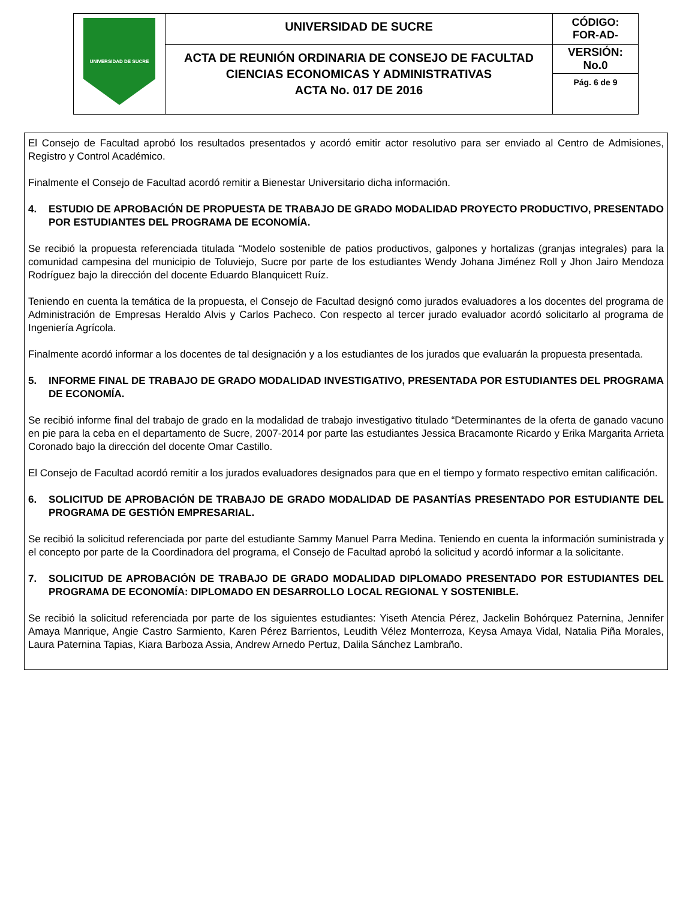| UNIVERSIDAD DE SUCRE | UNIVERSIDAD DE SUCRE | CÓDIGO: FOR-AD- |
| | ACTA DE REUNIÓN ORDINARIA DE CONSEJO DE FACULTAD CIENCIAS ECONOMICAS Y ADMINISTRATIVAS ACTA No. 017 DE 2016 | VERSIÓN: No.0 |
| | | Pág. 6 de 9 |
El Consejo de Facultad aprobó los resultados presentados y acordó emitir actor resolutivo para ser enviado al Centro de Admisiones, Registro y Control Académico.
Finalmente el Consejo de Facultad acordó remitir a Bienestar Universitario dicha información.
4. ESTUDIO DE APROBACIÓN DE PROPUESTA DE TRABAJO DE GRADO MODALIDAD PROYECTO PRODUCTIVO, PRESENTADO POR ESTUDIANTES DEL PROGRAMA DE ECONOMÍA.
Se recibió la propuesta referenciada titulada “Modelo sostenible de patios productivos, galpones y hortalizas (granjas integrales) para la comunidad campesina del municipio de Toluviejo, Sucre por parte de los estudiantes Wendy Johana Jiménez Roll y Jhon Jairo Mendoza Rodríguez bajo la dirección del docente Eduardo Blanquicett Ruíz.
Teniendo en cuenta la temática de la propuesta, el Consejo de Facultad designó como jurados evaluadores a los docentes del programa de Administración de Empresas Heraldo Alvis y Carlos Pacheco. Con respecto al tercer jurado evaluador acordó solicitarlo al programa de Ingeniería Agrícola.
Finalmente acordó informar a los docentes de tal designación y a los estudiantes de los jurados que evaluarán la propuesta presentada.
5. INFORME FINAL DE TRABAJO DE GRADO MODALIDAD INVESTIGATIVO, PRESENTADA POR ESTUDIANTES DEL PROGRAMA DE ECONOMÍA.
Se recibió informe final del trabajo de grado en la modalidad de trabajo investigativo titulado “Determinantes de la oferta de ganado vacuno en pie para la ceba en el departamento de Sucre, 2007-2014 por parte las estudiantes Jessica Bracamonte Ricardo y Erika Margarita Arrieta Coronado bajo la dirección del docente Omar Castillo.
El Consejo de Facultad acordó remitir a los jurados evaluadores designados para que en el tiempo y formato respectivo emitan calificación.
6. SOLICITUD DE APROBACIÓN DE TRABAJO DE GRADO MODALIDAD DE PASANTÍAS PRESENTADO POR ESTUDIANTE DEL PROGRAMA DE GESTIÓN EMPRESARIAL.
Se recibió la solicitud referenciada por parte del estudiante Sammy Manuel Parra Medina. Teniendo en cuenta la información suministrada y el concepto por parte de la Coordinadora del programa, el Consejo de Facultad aprobó la solicitud y acordó informar a la solicitante.
7. SOLICITUD DE APROBACIÓN DE TRABAJO DE GRADO MODALIDAD DIPLOMADO PRESENTADO POR ESTUDIANTES DEL PROGRAMA DE ECONOMÍA: DIPLOMADO EN DESARROLLO LOCAL REGIONAL Y SOSTENIBLE.
Se recibió la solicitud referenciada por parte de los siguientes estudiantes: Yiseth Atencia Pérez, Jackelin Bohórquez Paternina, Jennifer Amaya Manrique, Angie Castro Sarmiento, Karen Pérez Barrientos, Leudith Vélez Monterroza, Keysa Amaya Vidal, Natalia Piña Morales, Laura Paternina Tapias, Kiara Barboza Assia, Andrew Arnedo Pertuz, Dalila Sánchez Lambraño.